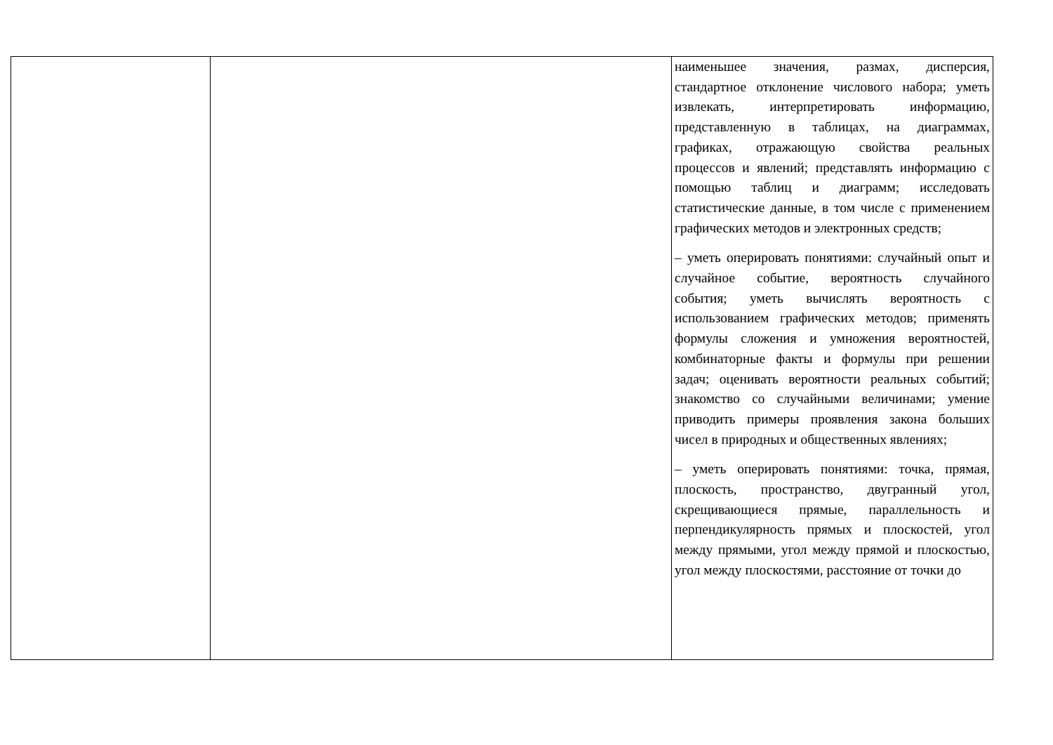| | | наименьшее значения, размах, дисперсия, стандартное отклонение числового набора; уметь извлекать, интерпретировать информацию, представленную в таблицах, на диаграммах, графиках, отражающую свойства реальных процессов и явлений; представлять информацию с помощью таблиц и диаграмм; исследовать статистические данные, в том числе с применением графических методов и электронных средств; – уметь оперировать понятиями: случайный опыт и случайное событие, вероятность случайного события; уметь вычислять вероятность с использованием графических методов; применять формулы сложения и умножения вероятностей, комбинаторные факты и формулы при решении задач; оценивать вероятности реальных событий; знакомство со случайными величинами; умение приводить примеры проявления закона больших чисел в природных и общественных явлениях; – уметь оперировать понятиями: точка, прямая, плоскость, пространство, двугранный угол, скрещивающиеся прямые, параллельность и перпендикулярность прямых и плоскостей, угол между прямыми, угол между прямой и плоскостью, угол между плоскостями, расстояние от точки до |